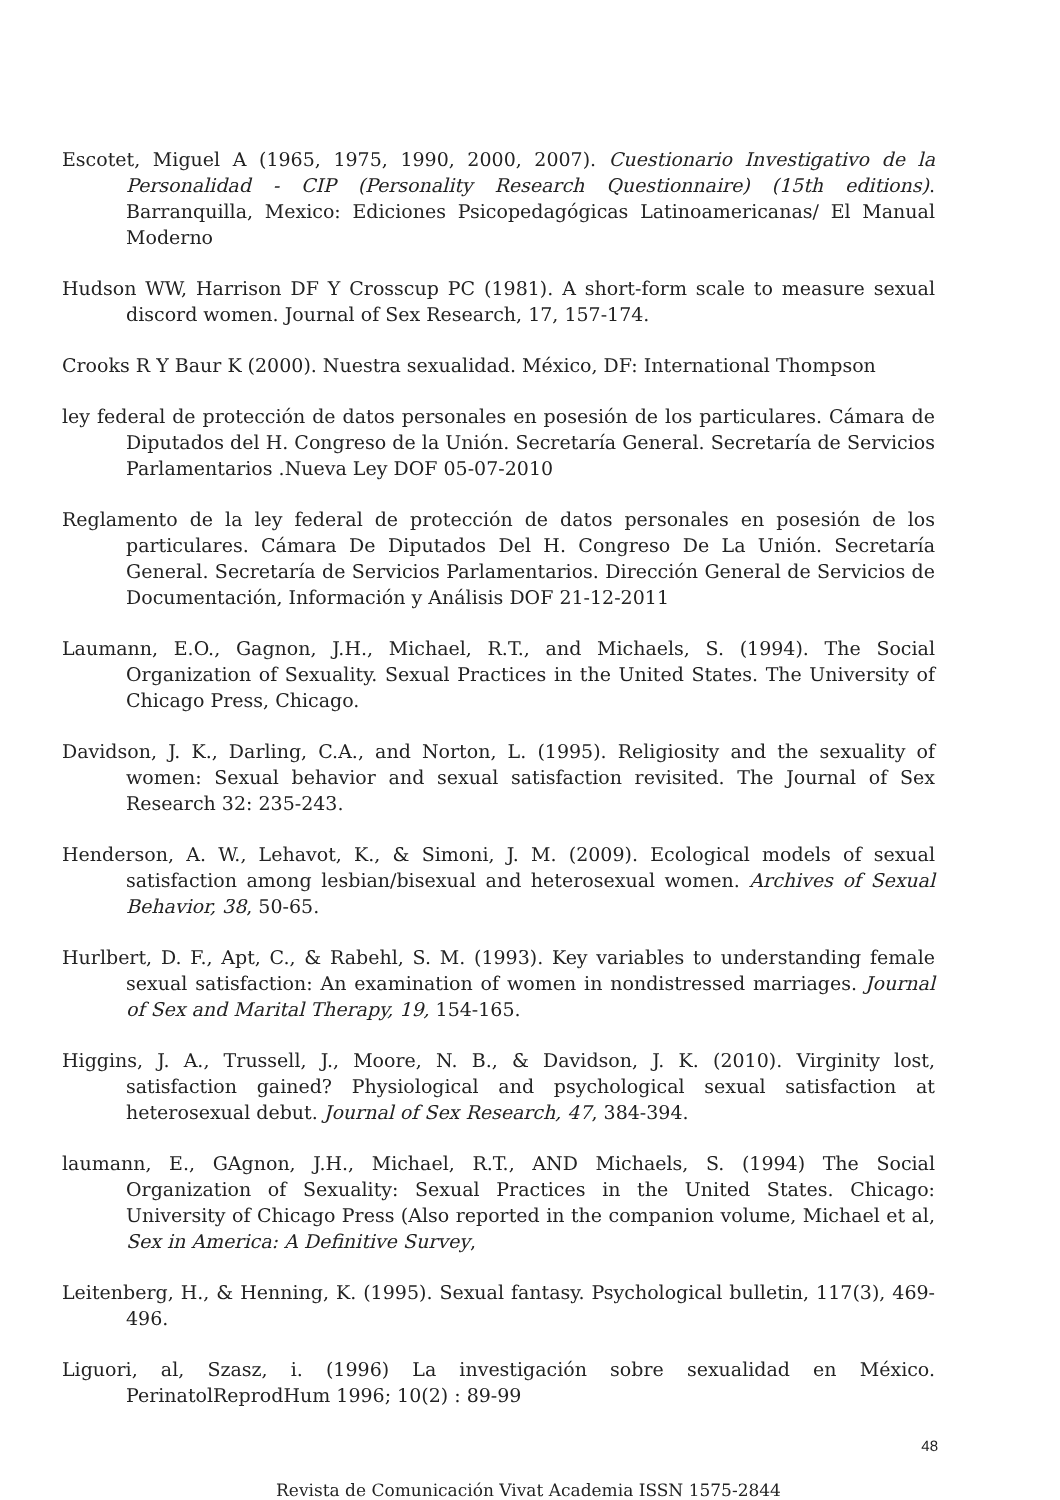Escotet, Miguel A (1965, 1975, 1990, 2000, 2007). Cuestionario Investigativo de la Personalidad - CIP (Personality Research Questionnaire) (15th editions). Barranquilla, Mexico: Ediciones Psicopedagógicas Latinoamericanas/ El Manual Moderno
Hudson WW, Harrison DF Y Crosscup PC (1981). A short-form scale to measure sexual discord women. Journal of Sex Research, 17, 157-174.
Crooks R Y Baur K (2000). Nuestra sexualidad. México, DF: International Thompson
ley federal de protección de datos personales en posesión de los particulares. Cámara de Diputados del H. Congreso de la Unión. Secretaría General. Secretaría de Servicios Parlamentarios .Nueva Ley DOF 05-07-2010
Reglamento de la ley federal de protección de datos personales en posesión de los particulares. Cámara De Diputados Del H. Congreso De La Unión. Secretaría General. Secretaría de Servicios Parlamentarios. Dirección General de Servicios de Documentación, Información y Análisis DOF 21-12-2011
Laumann, E.O., Gagnon, J.H., Michael, R.T., and Michaels, S. (1994). The Social Organization of Sexuality. Sexual Practices in the United States. The University of Chicago Press, Chicago.
Davidson, J. K., Darling, C.A., and Norton, L. (1995). Religiosity and the sexuality of women: Sexual behavior and sexual satisfaction revisited. The Journal of Sex Research 32: 235-243.
Henderson, A. W., Lehavot, K., & Simoni, J. M. (2009). Ecological models of sexual satisfaction among lesbian/bisexual and heterosexual women. Archives of Sexual Behavior, 38, 50-65.
Hurlbert, D. F., Apt, C., & Rabehl, S. M. (1993). Key variables to understanding female sexual satisfaction: An examination of women in nondistressed marriages. Journal of Sex and Marital Therapy, 19, 154-165.
Higgins, J. A., Trussell, J., Moore, N. B., & Davidson, J. K. (2010). Virginity lost, satisfaction gained? Physiological and psychological sexual satisfaction at heterosexual debut. Journal of Sex Research, 47, 384-394.
laumann, E., GAgnon, J.H., Michael, R.T., AND Michaels, S. (1994) The Social Organization of Sexuality: Sexual Practices in the United States. Chicago: University of Chicago Press (Also reported in the companion volume, Michael et al, Sex in America: A Definitive Survey,
Leitenberg, H., & Henning, K. (1995). Sexual fantasy. Psychological bulletin, 117(3), 469-496.
Liguori, al, Szasz, i. (1996) La investigación sobre sexualidad en México. PerinatolReprodHum 1996; 10(2) : 89-99
48
Revista de Comunicación Vivat Academia ISSN 1575-2844